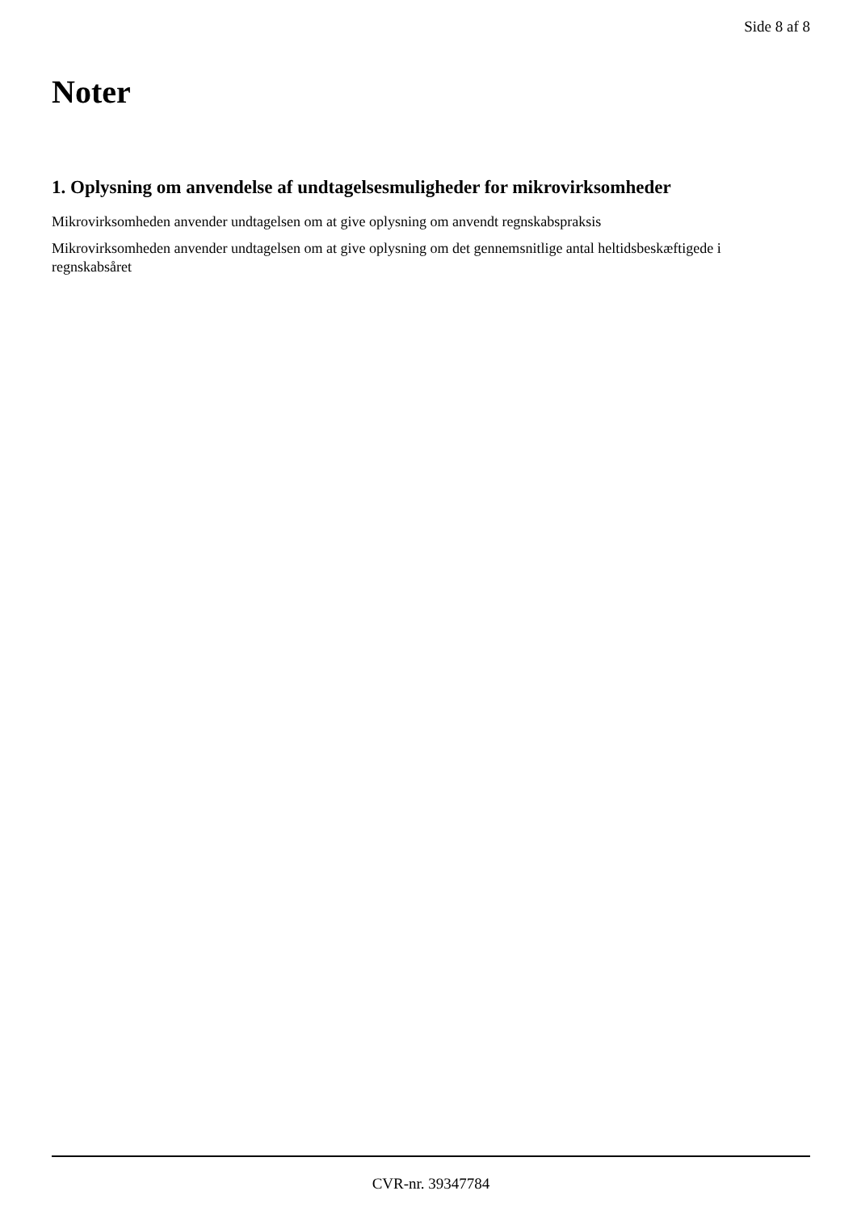Side 8 af 8
Noter
1. Oplysning om anvendelse af undtagelsesmuligheder for mikrovirksomheder
Mikrovirksomheden anvender undtagelsen om at give oplysning om anvendt regnskabspraksis
Mikrovirksomheden anvender undtagelsen om at give oplysning om det gennemsnitlige antal heltidsbeskæftigede i regnskabsåret
CVR-nr. 39347784